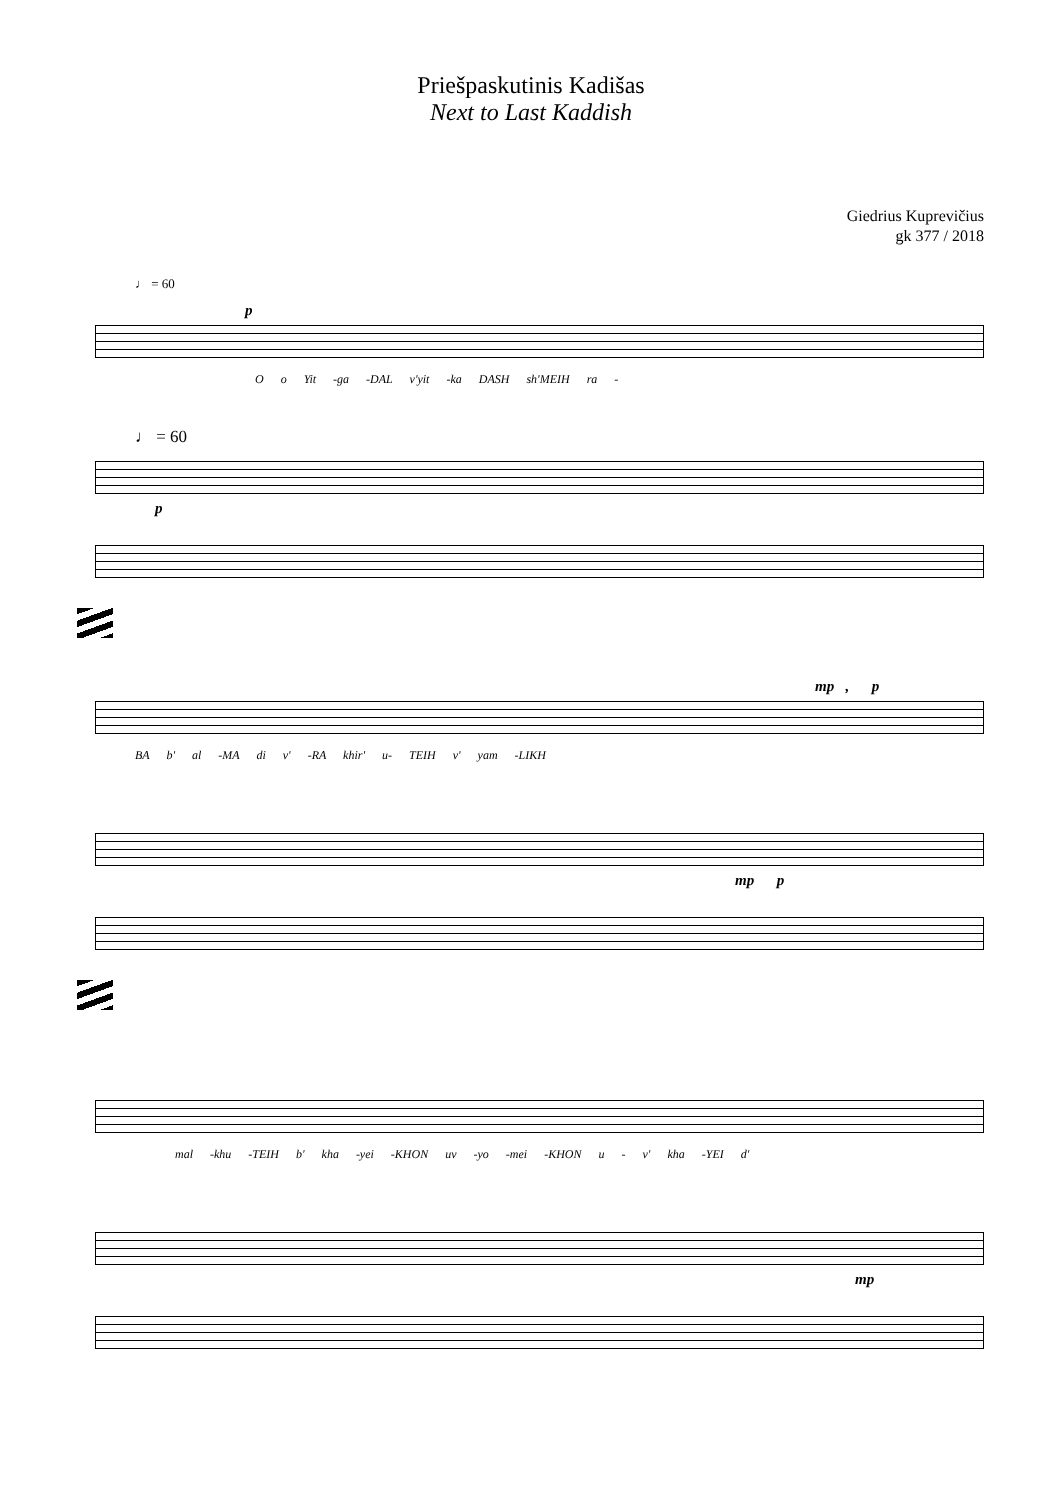Priešpaskutinis Kadišas
Next to Last Kaddish
Giedrius Kuprevičius
gk 377 / 2018
♩ = 60
p
O o Yit -ga -DAL v'yit -ka DASH sh'MEIH ra -
♩ = 60
p
mp , p
BA b' al -MA di v' -RA khir' u- TEIH v' yam -LIKH
mp p
mal -khu -TEIH b' kha -yei -KHON uv -yo -mei -KHON u - v' kha -YEI d'
mp